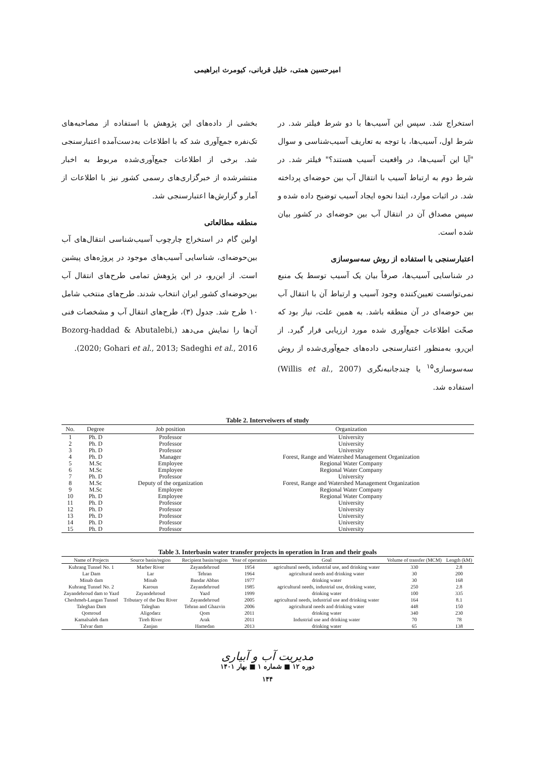امیرحسین همتی، خلیل قربانی، کیومرث ابراهیمی
استخراج شد. سپس این آسیب‌ها با دو شرط فیلتر شد. در شرط اول، آسیب‌ها، با توجه به تعاریف آسیب‌شناسی و سوال "آیا این آسیب‌ها، در واقعیت آسیب هستند؟" فیلتر شد. در شرط دوم به ارتباط آسیب با انتقال آب بین حوضه‌ای پرداخته شد. در اثبات موارد، ابتدا نحوه ایجاد آسیب توضیح داده شده و سپس مصداق آن در انتقال آب بین حوضه‌ای در کشور بیان شده است.
اعتبارسنجی با استفاده از روش سه‌سوسازی
در شناسایی آسیب‌ها، صرفاً بیان یک آسیب توسط یک منبع نمی‌توانست تعیین‌کننده وجود آسیب و ارتباط آن با انتقال آب بین حوضه‌ای در آن منطقه باشد. به همین علت، نیاز بود که صحّت اطلاعات جمع‌آوری شده مورد ارزیابی قرار گیرد. از این‌رو، به‌منظور اعتبارسنجی داده‌های جمع‌آوری‌شده از روش سه‌سوسازی<sup>۱۵</sup> یا چندجانبه‌نگری (Willis et al., 2007) استفاده شد.
بخشی از داده‌های این پژوهش با استفاده از مصاحبه‌های تک‌نفره جمع‌آوری شد که با اطلاعات به‌دست‌آمده اعتبارسنجی شد. برخی از اطلاعات جمع‌آوری‌شده مربوط به اخبار منتشرشده از خبرگزاری‌های رسمی کشور نیز با اطلاعات از آمار و گزارش‌ها اعتبارسنجی شد.
منطقه مطالعاتی
اولین گام در استخراج چارچوب آسیب‌شناسی انتقال‌های آب بین‌حوضه‌ای، شناسایی آسیب‌های موجود در پروژه‌های پیشین است. از این‌رو، در این پژوهش تمامی طرح‌های انتقال آب بین‌حوضه‌ای کشور ایران انتخاب شدند. طرح‌های منتخب شامل ۱۰ طرح شد. جدول (۳)، طرح‌های انتقال آب و مشخصات فنی آن‌ها را نمایش می‌دهد (Bozorg-haddad & Abutalebi, 2020; Gohari et al., 2013; Sadeghi et al., 2016).
Table 2. Interveiwers of study
| No. | Degree | Job position | Organization |
| --- | --- | --- | --- |
| 1 | Ph. D | Professor | University |
| 2 | Ph. D | Professor | University |
| 3 | Ph. D | Professor | University |
| 4 | Ph. D | Manager | Forest, Range and Watershed Management Organization |
| 5 | M.Sc | Employee | Regional Water Company |
| 6 | M.Sc | Employee | Regional Water Company |
| 7 | Ph. D | Professor | University |
| 8 | M.Sc | Deputy of the organization | Forest, Range and Watershed Management Organization |
| 9 | M.Sc | Employee | Regional Water Company |
| 10 | Ph. D | Employee | Regional Water Company |
| 11 | Ph. D | Professor | University |
| 12 | Ph. D | Professor | University |
| 13 | Ph. D | Professor | University |
| 14 | Ph. D | Professor | University |
| 15 | Ph. D | Professor | University |
Table 3. Interbasin water transfer projects in operation in Iran and their goals
| Name of Projects | Source basin/region | Recipient basin/region | Year of operation | Goal | Volume of transfer (MCM) | Length (kM) |
| --- | --- | --- | --- | --- | --- | --- |
| Kuhrang Tunnel No. 1 | Marber River | Zayandehroud | 1954 | agricultural needs, industrial use, and drinking water | 330 | 2.8 |
| Lar Dam | Lar | Tehran | 1964 | agricultural needs and drinking water | 30 | 200 |
| Minab dam | Minab | Bandar Abbas | 1977 | drinking water | 30 | 168 |
| Kuhrang Tunnel No. 2 | Karoun | Zayandehroud | 1985 | agricultural needs, industrial use, drinking water, | 250 | 2.8 |
| Zayandehroud dam to Yazd | Zayandehroud | Yazd | 1999 | drinking water | 100 | 335 |
| Cheshmeh-Langan Tunnel | Tributary of the Dez River | Zayandehroud | 2005 | agricultural needs, industrial use and drinking water | 164 | 8.1 |
| Taleghan Dam | Taleghan | Tehran and Ghazvin | 2006 | agricultural needs and drinking water | 448 | 150 |
| Qomroud | Aligodarz | Qom | 2011 | drinking water | 340 | 230 |
| Kamalsaleh dam | Tireh River | Arak | 2011 | Industrial use and drinking water | 70 | 78 |
| Talvar dam | Zanjan | Hamedan | 2013 | drinking water | 65 | 138 |
مدیریت آب و آبیاری
دوره ۱۲ ■ شماره ۱ ■ بهار ۱۴۰۱
۱۴۴